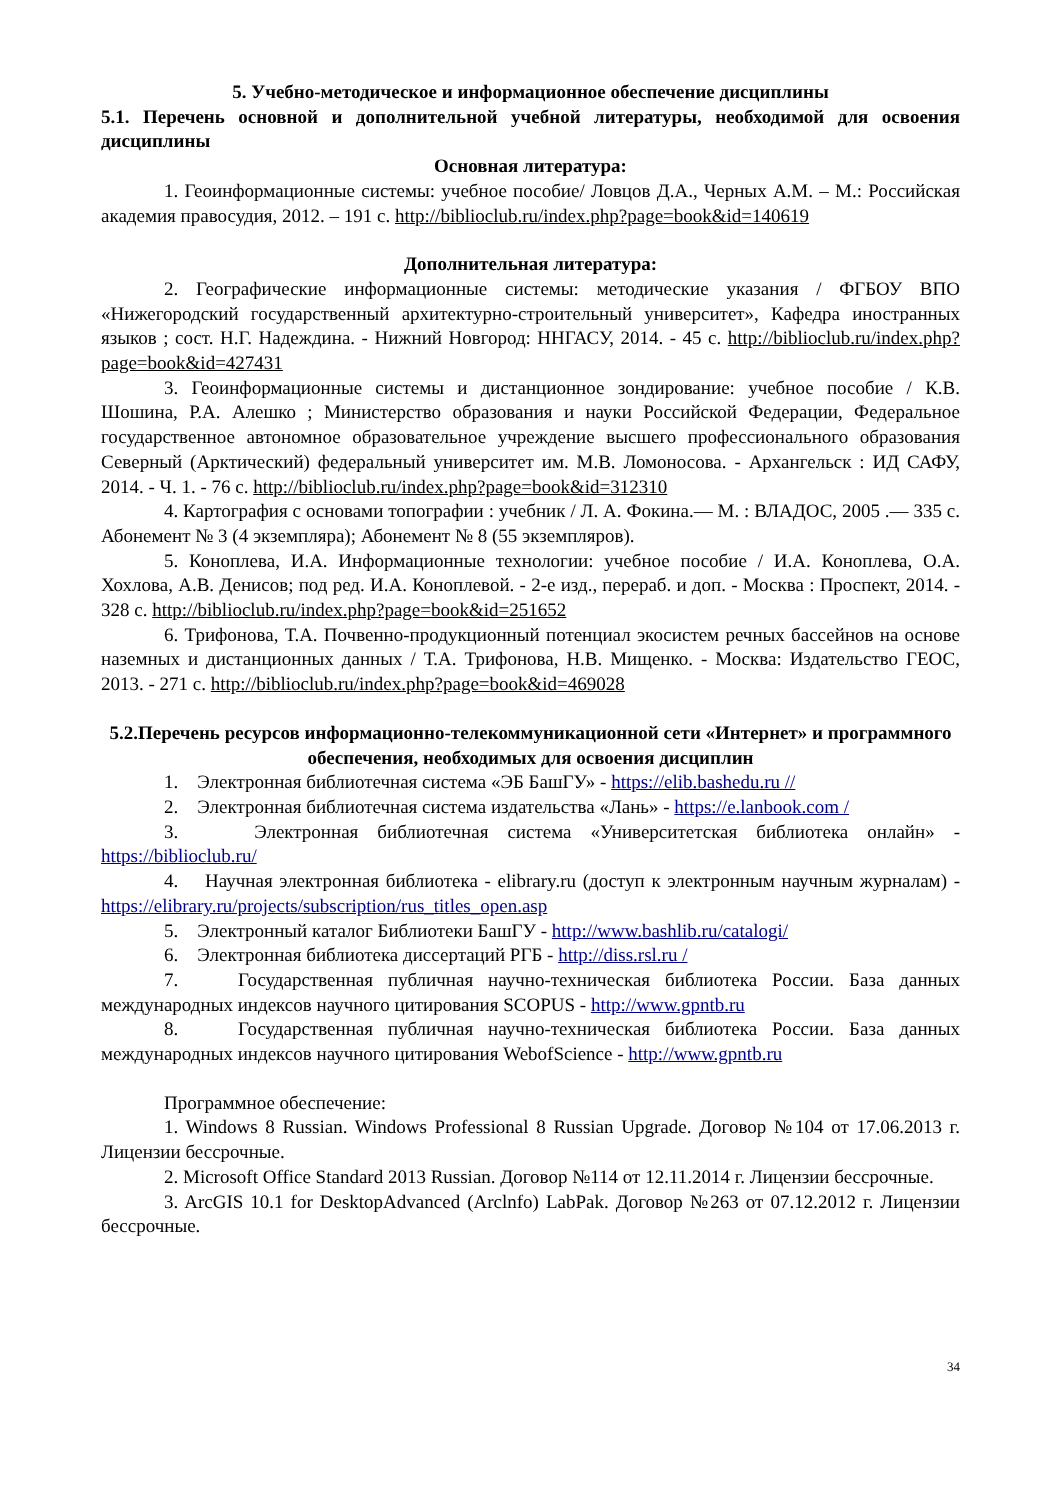5. Учебно-методическое и информационное обеспечение дисциплины
5.1. Перечень основной и дополнительной учебной литературы, необходимой для освоения дисциплины
Основная литература:
1. Геоинформационные системы: учебное пособие/ Ловцов Д.А., Черных А.М. – М.: Российская академия правосудия, 2012. – 191 с. http://biblioclub.ru/index.php?page=book&id=140619
Дополнительная литература:
2. Географические информационные системы: методические указания / ФГБОУ ВПО «Нижегородский государственный архитектурно-строительный университет», Кафедра иностранных языков ; сост. Н.Г. Надеждина. - Нижний Новгород: ННГАСУ, 2014. - 45 с. http://biblioclub.ru/index.php?page=book&id=427431
3. Геоинформационные системы и дистанционное зондирование: учебное пособие / К.В. Шошина, Р.А. Алешко ; Министерство образования и науки Российской Федерации, Федеральное государственное автономное образовательное учреждение высшего профессионального образования Северный (Арктический) федеральный университет им. М.В. Ломоносова. - Архангельск : ИД САФУ, 2014. - Ч. 1. - 76 с. http://biblioclub.ru/index.php?page=book&id=312310
4. Картография с основами топографии : учебник / Л. А. Фокина.— М. : ВЛАДОС, 2005 .— 335 с. Абонемент № 3 (4 экземпляра); Абонемент № 8 (55 экземпляров).
5. Коноплева, И.А. Информационные технологии: учебное пособие / И.А. Коноплева, О.А. Хохлова, А.В. Денисов; под ред. И.А. Коноплевой. - 2-е изд., перераб. и доп. - Москва : Проспект, 2014. - 328 с. http://biblioclub.ru/index.php?page=book&id=251652
6. Трифонова, Т.А. Почвенно-продукционный потенциал экосистем речных бассейнов на основе наземных и дистанционных данных / Т.А. Трифонова, Н.В. Мищенко. - Москва: Издательство ГЕОС, 2013. - 271 с. http://biblioclub.ru/index.php?page=book&id=469028
5.2.Перечень ресурсов информационно-телекоммуникационной сети «Интернет» и программного обеспечения, необходимых для освоения дисциплин
1. Электронная библиотечная система «ЭБ БашГУ» - https://elib.bashedu.ru //
2. Электронная библиотечная система издательства «Лань» - https://e.lanbook.com /
3. Электронная библиотечная система «Университетская библиотека онлайн» - https://biblioclub.ru/
4. Научная электронная библиотека - elibrary.ru (доступ к электронным научным журналам) - https://elibrary.ru/projects/subscription/rus_titles_open.asp
5. Электронный каталог Библиотеки БашГУ - http://www.bashlib.ru/catalogi/
6. Электронная библиотека диссертаций РГБ - http://diss.rsl.ru /
7. Государственная публичная научно-техническая библиотека России. База данных международных индексов научного цитирования SCOPUS - http://www.gpntb.ru
8. Государственная публичная научно-техническая библиотека России. База данных международных индексов научного цитирования WebofScience - http://www.gpntb.ru
Программное обеспечение:
1. Windows 8 Russian. Windows Professional 8 Russian Upgrade. Договор №104 от 17.06.2013 г. Лицензии бессрочные.
2. Microsoft Office Standard 2013 Russian. Договор №114 от 12.11.2014 г. Лицензии бессрочные.
3. ArcGIS 10.1 for DesktopAdvanced (Arclnfo) LabPak. Договор №263 от 07.12.2012 г. Лицензии бессрочные.
34